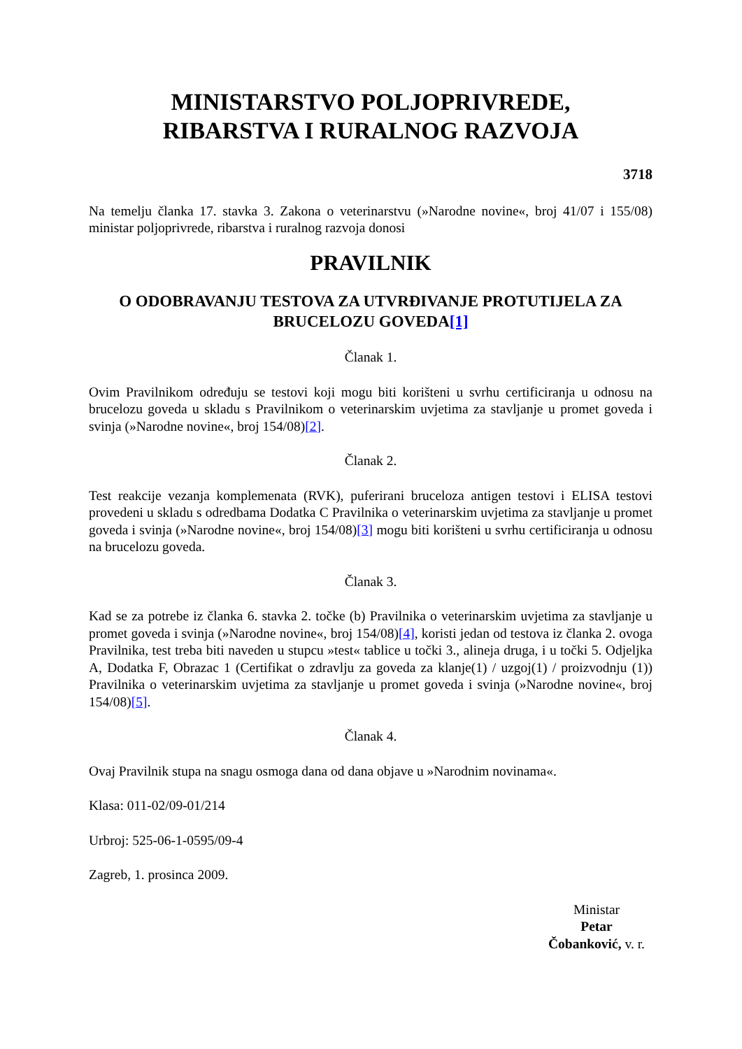MINISTARSTVO POLJOPRIVREDE,
RIBARSTVA I RURALNOG RAZVOJA
3718
Na temelju članka 17. stavka 3. Zakona o veterinarstvu (»Narodne novine«, broj 41/07 i 155/08) ministar poljoprivrede, ribarstva i ruralnog razvoja donosi
PRAVILNIK
O ODOBRAVANJU TESTOVA ZA UTVRĐIVANJE PROTUTIJELA ZA BRUCELOZU GOVEDA[1]
Članak 1.
Ovim Pravilnikom određuju se testovi koji mogu biti korišteni u svrhu certificiranja u odnosu na brucelozu goveda u skladu s Pravilnikom o veterinarskim uvjetima za stavljanje u promet goveda i svinja (»Narodne novine«, broj 154/08)[2].
Članak 2.
Test reakcije vezanja komplemenata (RVK), puferirani bruceloza antigen testovi i ELISA testovi provedeni u skladu s odredbama Dodatka C Pravilnika o veterinarskim uvjetima za stavljanje u promet goveda i svinja (»Narodne novine«, broj 154/08)[3] mogu biti korišteni u svrhu certificiranja u odnosu na brucelozu goveda.
Članak 3.
Kad se za potrebe iz članka 6. stavka 2. točke (b) Pravilnika o veterinarskim uvjetima za stavljanje u promet goveda i svinja (»Narodne novine«, broj 154/08)[4], koristi jedan od testova iz članka 2. ovoga Pravilnika, test treba biti naveden u stupcu »test« tablice u točki 3., alineja druga, i u točki 5. Odjeljka A, Dodatka F, Obrazac 1 (Certifikat o zdravlju za goveda za klanje(1) / uzgoj(1) / proizvodnju (1)) Pravilnika o veterinarskim uvjetima za stavljanje u promet goveda i svinja (»Narodne novine«, broj 154/08)[5].
Članak 4.
Ovaj Pravilnik stupa na snagu osmoga dana od dana objave u »Narodnim novinama«.
Klasa: 011-02/09-01/214
Urbroj: 525-06-1-0595/09-4
Zagreb, 1. prosinca 2009.
Ministar
Petar
Čobanković, v. r.